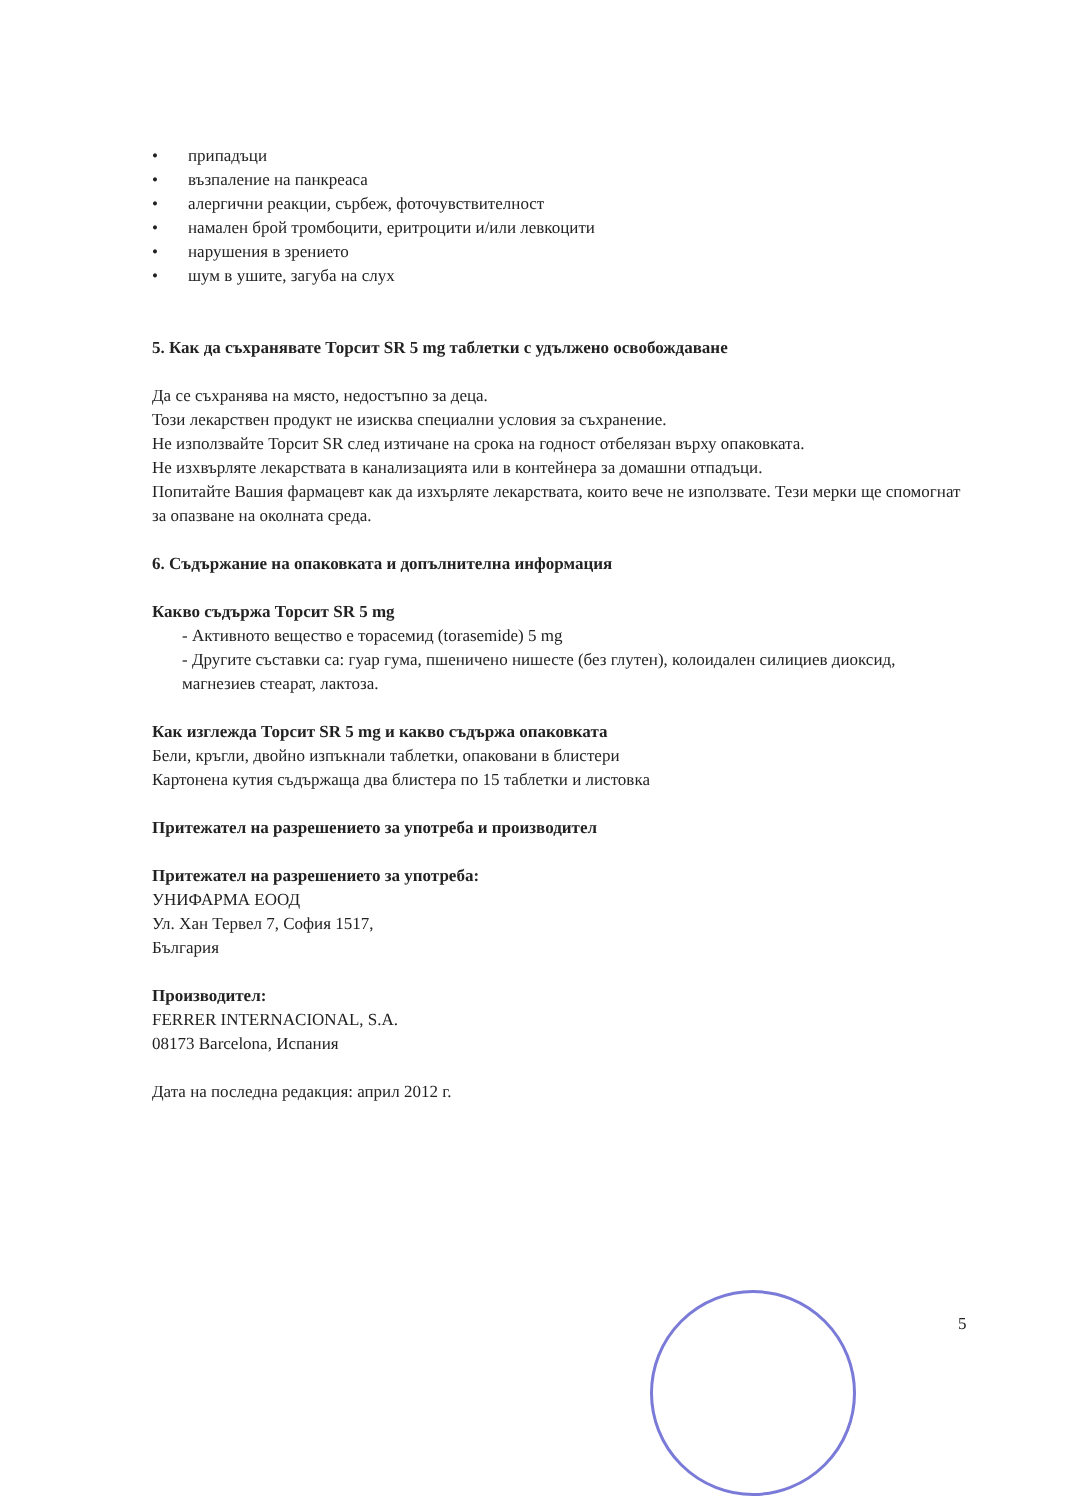• припадъци
• възпаление на панкреаса
• алергични реакции, сърбеж, фоточувствителност
• намален брой тромбоцити, еритроцити и/или левкоцити
• нарушения в зрението
• шум в ушите, загуба на слух
5. Как да съхранявате Торсит SR 5 mg таблетки с удължено освобождаване
Да се съхранява на място, недостъпно за деца.
Този лекарствен продукт не изисква специални условия за съхранение.
Не използвайте Торсит SR след изтичане на срока на годност отбелязан върху опаковката.
Не изхвърляте лекарствата в канализацията или в контейнера за домашни отпадъци.
Попитайте Вашия фармацевт как да изхърляте лекарствата, които вече не използвате. Тези мерки ще спомогнат за опазване на околната среда.
6. Съдържание на опаковката и допълнителна информация
Какво съдържа Торсит SR 5 mg
- Активното вещество е торасемид (torasemide) 5 mg
- Другите съставки са: гуар гума, пшеничено нишесте (без глутен), колоидален силициев диоксид, магнезиев стеарат, лактоза.
Как изглежда Торсит SR 5 mg и какво съдържа опаковката
Бели, кръгли, двойно изпъкнали таблетки, опаковани в блистери
Картонена кутия съдържаща два блистера по 15 таблетки и листовка
Притежател на разрешението за употреба и производител
Притежател на разрешението за употреба:
УНИФАРМА ЕООД
Ул. Хан Тервел 7, София 1517,
България
Производител:
FERRER INTERNACIONAL, S.A.
08173 Barcelona, Испания
Дата на последна редакция: април 2012 г.
5